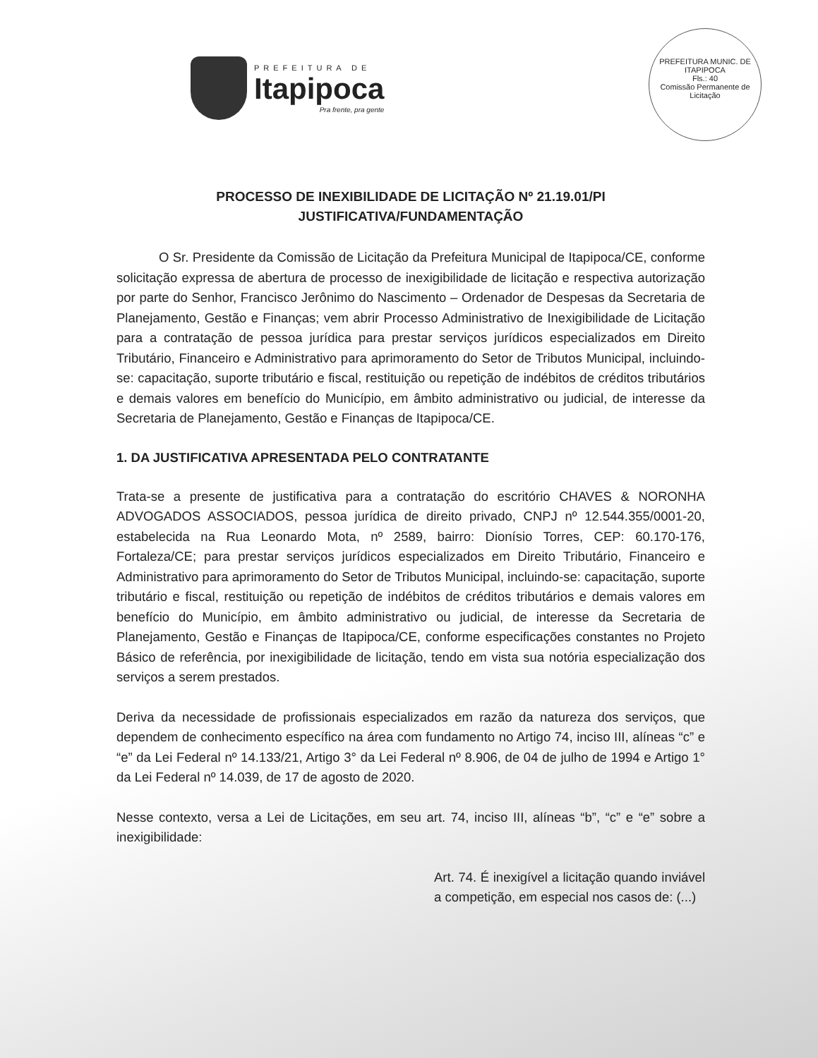PREFEITURA DE
Itapipoca
Pra frente, pra gente
PREFEITURA MUNIC. DE ITAPIPOCA
Fls.: 40
Comissão Permanente de Licitação
PROCESSO DE INEXIBILIDADE DE LICITAÇÃO Nº 21.19.01/PI
JUSTIFICATIVA/FUNDAMENTAÇÃO
O Sr. Presidente da Comissão de Licitação da Prefeitura Municipal de Itapipoca/CE, conforme solicitação expressa de abertura de processo de inexigibilidade de licitação e respectiva autorização por parte do Senhor, Francisco Jerônimo do Nascimento – Ordenador de Despesas da Secretaria de Planejamento, Gestão e Finanças; vem abrir Processo Administrativo de Inexigibilidade de Licitação para a contratação de pessoa jurídica para prestar serviços jurídicos especializados em Direito Tributário, Financeiro e Administrativo para aprimoramento do Setor de Tributos Municipal, incluindo-se: capacitação, suporte tributário e fiscal, restituição ou repetição de indébitos de créditos tributários e demais valores em benefício do Município, em âmbito administrativo ou judicial, de interesse da Secretaria de Planejamento, Gestão e Finanças de Itapipoca/CE.
1. DA JUSTIFICATIVA APRESENTADA PELO CONTRATANTE
Trata-se a presente de justificativa para a contratação do escritório CHAVES & NORONHA ADVOGADOS ASSOCIADOS, pessoa jurídica de direito privado, CNPJ nº 12.544.355/0001-20, estabelecida na Rua Leonardo Mota, nº 2589, bairro: Dionísio Torres, CEP: 60.170-176, Fortaleza/CE; para prestar serviços jurídicos especializados em Direito Tributário, Financeiro e Administrativo para aprimoramento do Setor de Tributos Municipal, incluindo-se: capacitação, suporte tributário e fiscal, restituição ou repetição de indébitos de créditos tributários e demais valores em benefício do Município, em âmbito administrativo ou judicial, de interesse da Secretaria de Planejamento, Gestão e Finanças de Itapipoca/CE, conforme especificações constantes no Projeto Básico de referência, por inexigibilidade de licitação, tendo em vista sua notória especialização dos serviços a serem prestados.
Deriva da necessidade de profissionais especializados em razão da natureza dos serviços, que dependem de conhecimento específico na área com fundamento no Artigo 74, inciso III, alíneas “c” e “e” da Lei Federal nº 14.133/21, Artigo 3° da Lei Federal nº 8.906, de 04 de julho de 1994 e Artigo 1° da Lei Federal nº 14.039, de 17 de agosto de 2020.
Nesse contexto, versa a Lei de Licitações, em seu art. 74, inciso III, alíneas “b”, “c” e “e” sobre a inexigibilidade:
Art. 74. É inexigível a licitação quando inviável a competição, em especial nos casos de: (...)